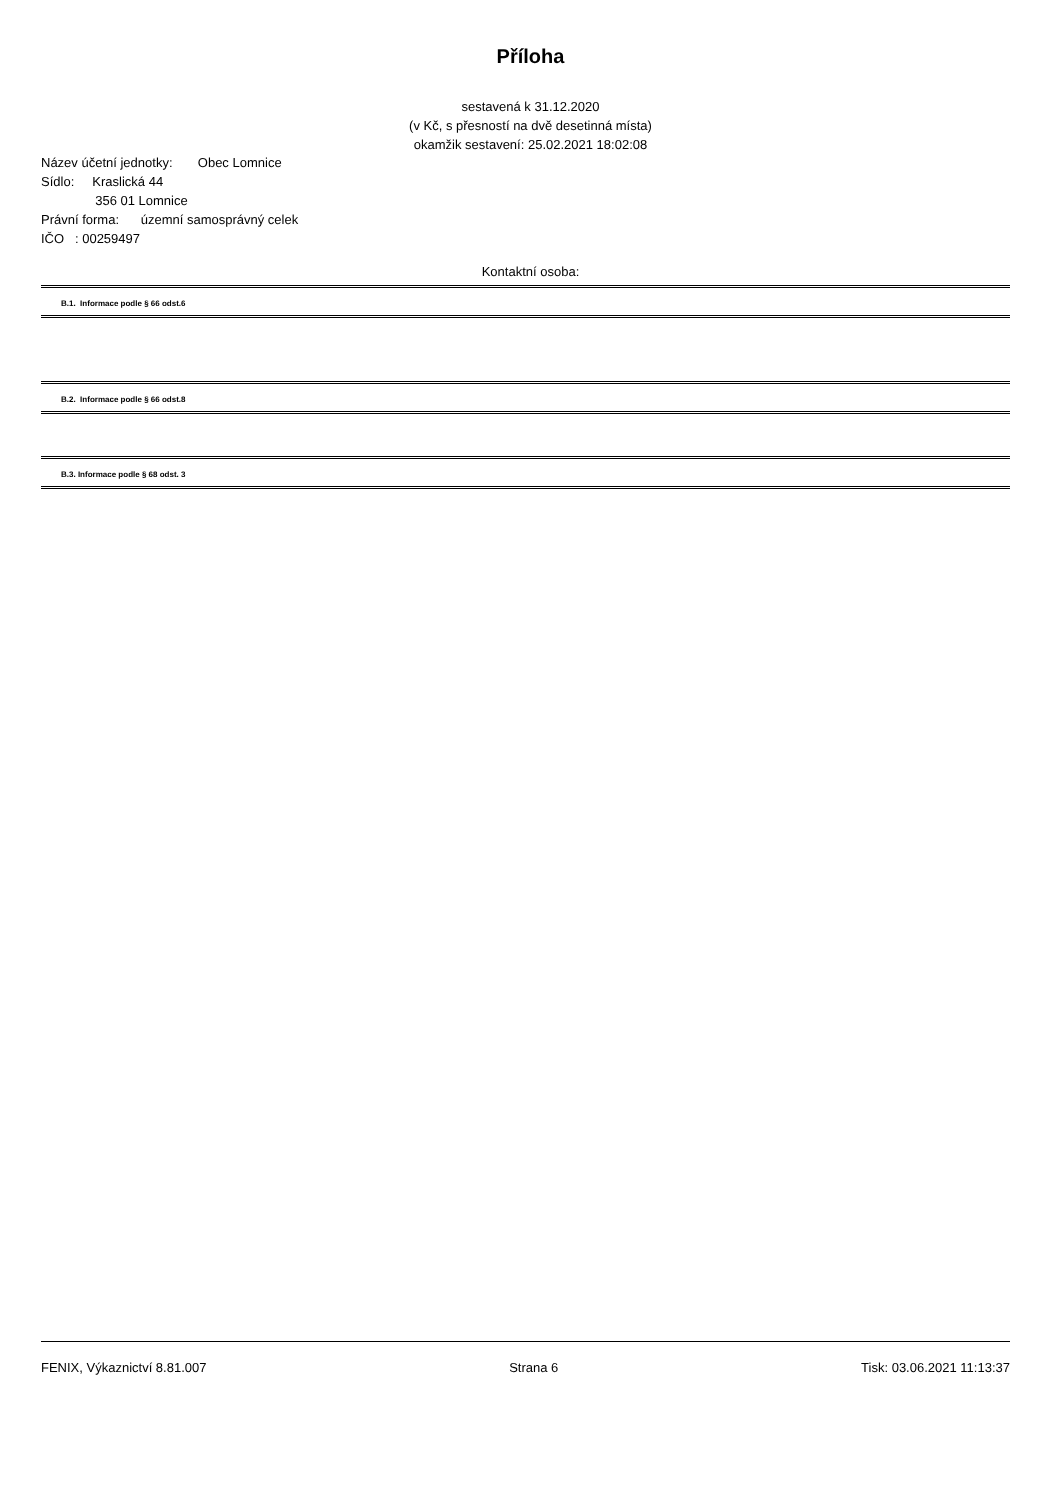Příloha
sestavená k 31.12.2020
(v Kč, s přesností na dvě desetinná místa)
okamžik sestavení: 25.02.2021 18:02:08
Název účetní jednotky: Obec Lomnice
Sídlo: Kraslická 44
356 01 Lomnice
Právní forma: územní samosprávný celek
IČO : 00259497
Kontaktní osoba:
B.1. Informace podle § 66 odst.6
B.2. Informace podle § 66 odst.8
B.3. Informace podle § 68 odst. 3
FENIX, Výkaznictví 8.81.007 Strana 6 Tisk: 03.06.2021 11:13:37